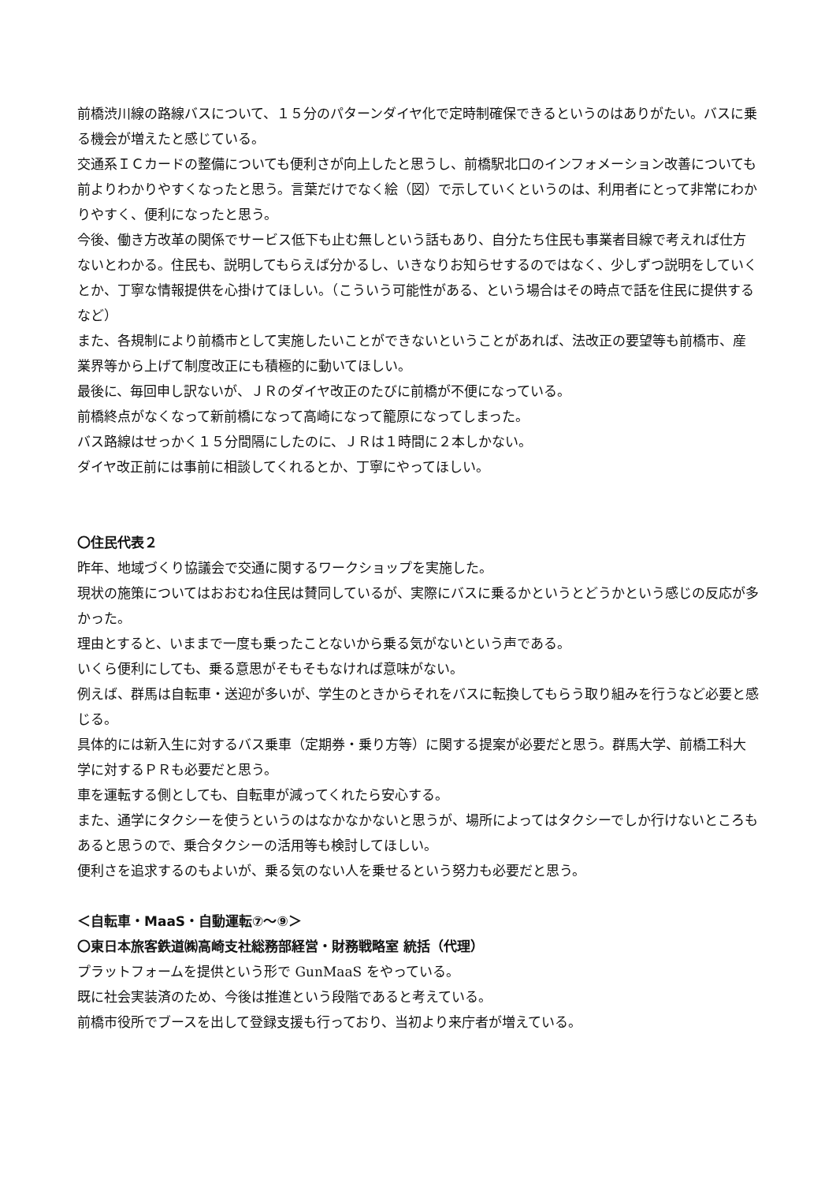前橋渋川線の路線バスについて、１５分のパターンダイヤ化で定時制確保できるというのはありがたい。バスに乗る機会が増えたと感じている。
交通系ＩＣカードの整備についても便利さが向上したと思うし、前橋駅北口のインフォメーション改善についても前よりわかりやすくなったと思う。言葉だけでなく絵（図）で示していくというのは、利用者にとって非常にわかりやすく、便利になったと思う。
今後、働き方改革の関係でサービス低下も止む無しという話もあり、自分たち住民も事業者目線で考えれば仕方ないとわかる。住民も、説明してもらえば分かるし、いきなりお知らせするのではなく、少しずつ説明をしていくとか、丁寧な情報提供を心掛けてほしい。（こういう可能性がある、という場合はその時点で話を住民に提供するなど）
また、各規制により前橋市として実施したいことができないということがあれば、法改正の要望等も前橋市、産業界等から上げて制度改正にも積極的に動いてほしい。
最後に、毎回申し訳ないが、ＪＲのダイヤ改正のたびに前橋が不便になっている。
前橋終点がなくなって新前橋になって高崎になって籠原になってしまった。
バス路線はせっかく１５分間隔にしたのに、ＪＲは１時間に２本しかない。
ダイヤ改正前には事前に相談してくれるとか、丁寧にやってほしい。
〇住民代表２
昨年、地域づくり協議会で交通に関するワークショップを実施した。
現状の施策についてはおおむね住民は賛同しているが、実際にバスに乗るかというとどうかという感じの反応が多かった。
理由とすると、いままで一度も乗ったことないから乗る気がないという声である。
いくら便利にしても、乗る意思がそもそもなければ意味がない。
例えば、群馬は自転車・送迎が多いが、学生のときからそれをバスに転換してもらう取り組みを行うなど必要と感じる。
具体的には新入生に対するバス乗車（定期券・乗り方等）に関する提案が必要だと思う。群馬大学、前橋工科大学に対するＰＲも必要だと思う。
車を運転する側としても、自転車が減ってくれたら安心する。
また、通学にタクシーを使うというのはなかなかないと思うが、場所によってはタクシーでしか行けないところもあると思うので、乗合タクシーの活用等も検討してほしい。
便利さを追求するのもよいが、乗る気のない人を乗せるという努力も必要だと思う。
＜自転車・MaaS・自動運転⑦～⑨＞
〇東日本旅客鉄道㈱高崎支社総務部経営・財務戦略室 統括（代理）
プラットフォームを提供という形で GunMaaS をやっている。
既に社会実装済のため、今後は推進という段階であると考えている。
前橋市役所でブースを出して登録支援も行っており、当初より来庁者が増えている。